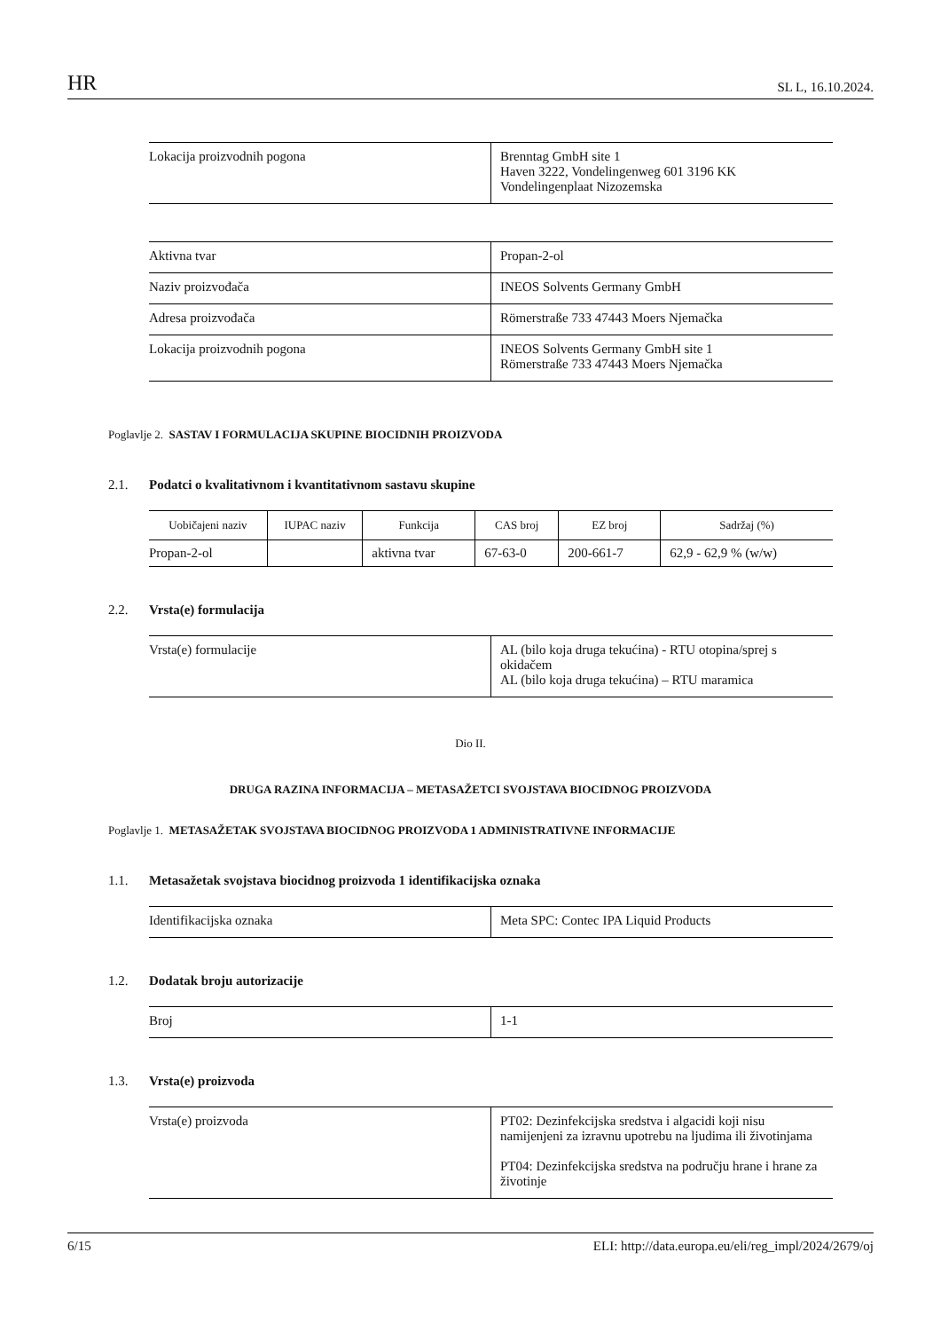HR SL L, 16.10.2024.
| Lokacija proizvodnih pogona | Brenntag GmbH site 1 Haven 3222, Vondelingenweg 601 3196 KK Vondelingenplaat Nizozemska |
| Aktivna tvar | Propan-2-ol |
| Naziv proizvođača | INEOS Solvents Germany GmbH |
| Adresa proizvođača | Römerstraße 733 47443 Moers Njemačka |
| Lokacija proizvodnih pogona | INEOS Solvents Germany GmbH site 1 Römerstraße 733 47443 Moers Njemačka |
Poglavlje 2. SASTAV I FORMULACIJA SKUPINE BIOCIDNIH PROIZVODA
2.1. Podatci o kvalitativnom i kvantitativnom sastavu skupine
| Uobičajeni naziv | IUPAC naziv | Funkcija | CAS broj | EZ broj | Sadržaj (%) |
| --- | --- | --- | --- | --- | --- |
| Propan-2-ol | | aktivna tvar | 67-63-0 | 200-661-7 | 62,9 - 62,9 % (w/w) |
2.2. Vrsta(e) formulacija
| Vrsta(e) formulacije | AL (bilo koja druga tekućina) - RTU otopina/sprej s okidačem AL (bilo koja druga tekućina) – RTU maramica |
Dio II.
DRUGA RAZINA INFORMACIJA – METASAŽETCI SVOJSTAVA BIOCIDNOG PROIZVODA
Poglavlje 1. METASAŽETAK SVOJSTAVA BIOCIDNOG PROIZVODA 1 ADMINISTRATIVNE INFORMACIJE
1.1. Metasažetak svojstava biocidnog proizvoda 1 identifikacijska oznaka
| Identifikacijska oznaka | Meta SPC: Contec IPA Liquid Products |
1.2. Dodatak broju autorizacije
| Broj | 1-1 |
1.3. Vrsta(e) proizvoda
| Vrsta(e) proizvoda | PT02: Dezinfekcijska sredstva i algacidi koji nisu namijenjeni za izravnu upotrebu na ljudima ili životinjama PT04: Dezinfekcijska sredstva na području hrane i hrane za životinje |
6/15 ELI: http://data.europa.eu/eli/reg_impl/2024/2679/oj